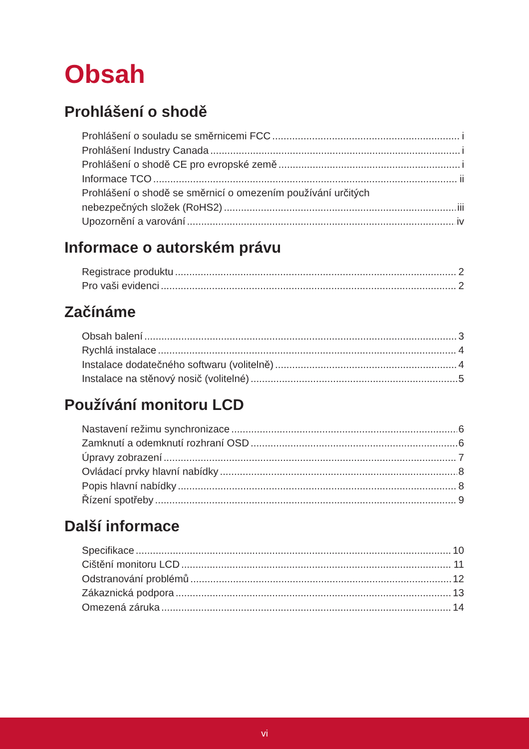Obsah
Prohlášení o shodě
Prohlášení o souladu se směrnicemi FCC i
Prohlášení Industry Canada i
Prohlášení o shodě CE pro evropské země i
Informace TCO ii
Prohlášení o shodě se směrnicí o omezením používání určitých
nebezpečných složek (RoHS2) iii
Upozornění a varování iv
Informace o autorském právu
Registrace produktu 2
Pro vaši evidenci 2
Začínáme
Obsah balení 3
Rychlá instalace 4
Instalace dodatečného softwaru (volitelně) 4
Instalace na stěnový nosič (volitelné) 5
Používání monitoru LCD
Nastavení režimu synchronizace 6
Zamknutí a odemknutí rozhraní OSD 6
Úpravy zobrazení 7
Ovládací prvky hlavní nabídky 8
Popis hlavní nabídky 8
Řízení spotřeby 9
Další informace
Specifikace 10
Cištění monitoru LCD 11
Odstranování problémů 12
Zákaznická podpora 13
Omezená záruka 14
vi